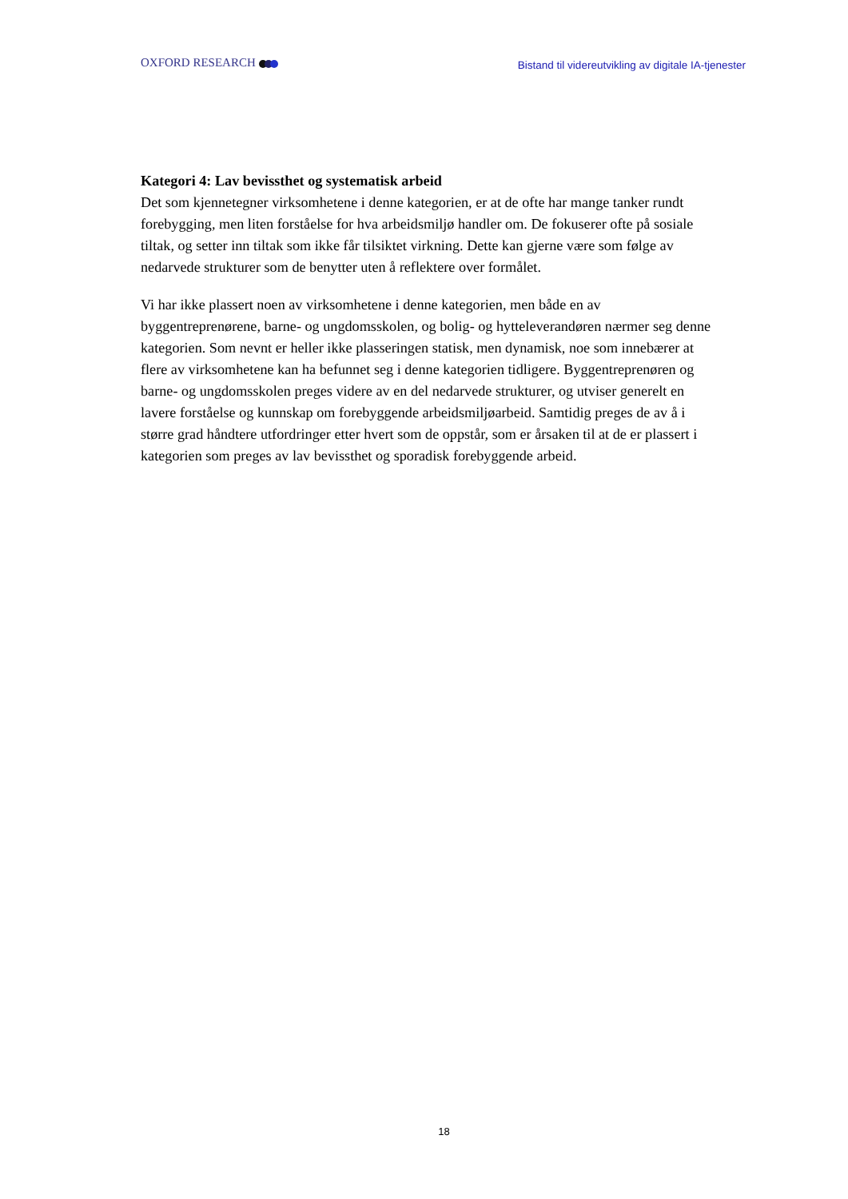OXFORD RESEARCH
Bistand til videreutvikling av digitale IA-tjenester
Kategori 4: Lav bevissthet og systematisk arbeid
Det som kjennetegner virksomhetene i denne kategorien, er at de ofte har mange tanker rundt forebygging, men liten forståelse for hva arbeidsmiljø handler om. De fokuserer ofte på sosiale tiltak, og setter inn tiltak som ikke får tilsiktet virkning. Dette kan gjerne være som følge av nedarvede strukturer som de benytter uten å reflektere over formålet.
Vi har ikke plassert noen av virksomhetene i denne kategorien, men både en av byggentreprenørene, barne- og ungdomsskolen, og bolig- og hytteleverandøren nærmer seg denne kategorien. Som nevnt er heller ikke plasseringen statisk, men dynamisk, noe som innebærer at flere av virksomhetene kan ha befunnet seg i denne kategorien tidligere. Byggentreprenøren og barne- og ungdomsskolen preges videre av en del nedarvede strukturer, og utviser generelt en lavere forståelse og kunnskap om forebyggende arbeidsmiljøarbeid. Samtidig preges de av å i større grad håndtere utfordringer etter hvert som de oppstår, som er årsaken til at de er plassert i kategorien som preges av lav bevissthet og sporadisk forebyggende arbeid.
18